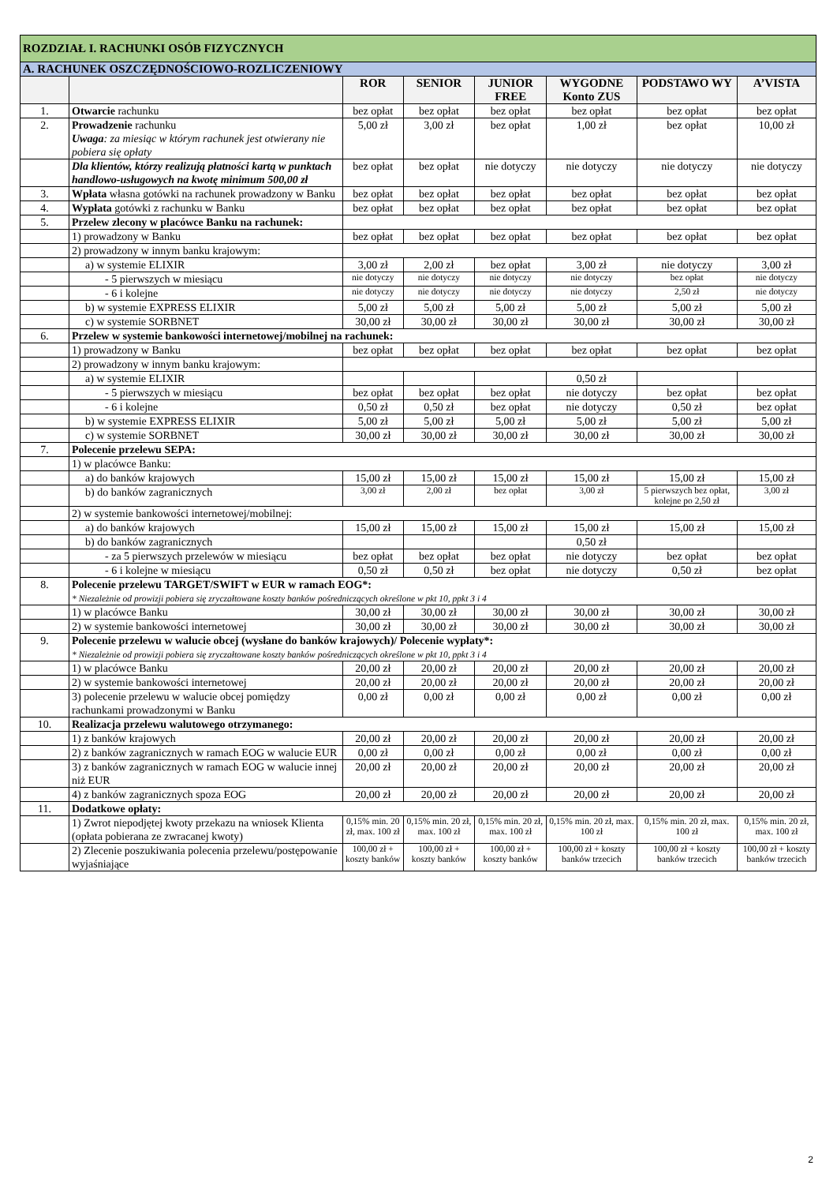| ROZDZIAŁ I. RACHUNKI OSÓB FIZYCZNYCH | | | | | | | |
| A. RACHUNEK OSZCZĘDNOŚCIOWO-ROZLICZENIOWY | | | | | | | |
| | | ROR | SENIOR | JUNIOR FREE | WYGODNE Konto ZUS | PODSTAWO WY | A’VISTA |
| 1. | Otwarcie rachunku | bez opłat | bez opłat | bez opłat | bez opłat | bez opłat | bez opłat |
| 2. | Prowadzenie rachunku Uwaga : za miesiąc w którym rachunek jest otwierany nie pobiera się opłaty | 5,00 zł | 3,00 zł | bez opłat | 1,00 zł | bez opłat | 10,00 zł |
| | Dla klientów, którzy realizują płatności kartą w punktach handlowo-usługowych na kwotę minimum 500,00 zł | bez opłat | bez opłat | nie dotyczy | nie dotyczy | nie dotyczy | nie dotyczy |
| 3. | Wpłata własna gotówki na rachunek prowadzony w Banku | bez opłat | bez opłat | bez opłat | bez opłat | bez opłat | bez opłat |
| 4. | Wypłata gotówki z rachunku w Banku | bez opłat | bez opłat | bez opłat | bez opłat | bez opłat | bez opłat |
| 5. | Przelew zlecony w placówce Banku na rachunek: | | | | | | |
| | 1) prowadzony w Banku | bez opłat | bez opłat | bez opłat | bez opłat | bez opłat | bez opłat |
| | 2) prowadzony w innym banku krajowym: | | | | | | |
| | a) w systemie ELIXIR | 3,00 zł | 2,00 zł | bez opłat | 3,00 zł | nie dotyczy | 3,00 zł |
| | - 5 pierwszych w miesiącu | nie dotyczy | nie dotyczy | nie dotyczy | nie dotyczy | bez opłat | nie dotyczy |
| | - 6 i kolejne | nie dotyczy | nie dotyczy | nie dotyczy | nie dotyczy | 2,50 zł | nie dotyczy |
| | b) w systemie EXPRESS ELIXIR | 5,00 zł | 5,00 zł | 5,00 zł | 5,00 zł | 5,00 zł | 5,00 zł |
| | c) w systemie SORBNET | 30,00 zł | 30,00 zł | 30,00 zł | 30,00 zł | 30,00 zł | 30,00 zł |
| 6. | Przelew w systemie bankowości internetowej/mobilnej na rachunek: | | | | | | |
| | 1) prowadzony w Banku | bez opłat | bez opłat | bez opłat | bez opłat | bez opłat | bez opłat |
| | 2) prowadzony w innym banku krajowym: | | | | | | |
| | a) w systemie ELIXIR | | | | 0,50 zł | | |
| | - 5 pierwszych w miesiącu | bez opłat | bez opłat | bez opłat | nie dotyczy | bez opłat | bez opłat |
| | - 6 i kolejne | 0,50 zł | 0,50 zł | bez opłat | nie dotyczy | 0,50 zł | bez opłat |
| | b) w systemie EXPRESS ELIXIR | 5,00 zł | 5,00 zł | 5,00 zł | 5,00 zł | 5,00 zł | 5,00 zł |
| | c) w systemie SORBNET | 30,00 zł | 30,00 zł | 30,00 zł | 30,00 zł | 30,00 zł | 30,00 zł |
| 7. | Polecenie przelewu SEPA: | | | | | | |
| | 1) w placówce Banku: | | | | | | |
| | a) do banków krajowych | 15,00 zł | 15,00 zł | 15,00 zł | 15,00 zł | 15,00 zł | 15,00 zł |
| | b) do banków zagranicznych | 3,00 zł | 2,00 zł | bez opłat | 3,00 zł | 5 pierwszych bez opłat, kolejne po 2,50 zł | 3,00 zł |
| | 2) w systemie bankowości internetowej/mobilnej: | | | | | | |
| | a) do banków krajowych | 15,00 zł | 15,00 zł | 15,00 zł | 15,00 zł | 15,00 zł | 15,00 zł |
| | b) do banków zagranicznych | | | | 0,50 zł | | |
| | - za 5 pierwszych przelewów w miesiącu | bez opłat | bez opłat | bez opłat | nie dotyczy | bez opłat | bez opłat |
| | - 6 i kolejne w miesiącu | 0,50 zł | 0,50 zł | bez opłat | nie dotyczy | 0,50 zł | bez opłat |
| 8. | Polecenie przelewu TARGET/SWIFT w EUR w ramach EOG*: * Niezależnie od prowizji pobiera się zryczałtowane koszty banków pośredniczących określone w pkt 10, ppkt 3 i 4 | | | | | | |
| | 1) w placówce Banku | 30,00 zł | 30,00 zł | 30,00 zł | 30,00 zł | 30,00 zł | 30,00 zł |
| | 2) w systemie bankowości internetowej | 30,00 zł | 30,00 zł | 30,00 zł | 30,00 zł | 30,00 zł | 30,00 zł |
| 9. | Polecenie przelewu w walucie obcej (wysłane do banków krajowych)/ Polecenie wypłaty*: * Niezależnie od prowizji pobiera się zryczałtowane koszty banków pośredniczących określone w pkt 10, ppkt 3 i 4 | | | | | | |
| | 1) w placówce Banku | 20,00 zł | 20,00 zł | 20,00 zł | 20,00 zł | 20,00 zł | 20,00 zł |
| | 2) w systemie bankowości internetowej | 20,00 zł | 20,00 zł | 20,00 zł | 20,00 zł | 20,00 zł | 20,00 zł |
| | 3) polecenie przelewu w walucie obcej pomiędzy rachunkami prowadzonymi w Banku | 0,00 zł | 0,00 zł | 0,00 zł | 0,00 zł | 0,00 zł | 0,00 zł |
| 10. | Realizacja przelewu walutowego otrzymanego: | | | | | | |
| | 1) z banków krajowych | 20,00 zł | 20,00 zł | 20,00 zł | 20,00 zł | 20,00 zł | 20,00 zł |
| | 2) z banków zagranicznych w ramach EOG w walucie EUR | 0,00 zł | 0,00 zł | 0,00 zł | 0,00 zł | 0,00 zł | 0,00 zł |
| | 3) z banków zagranicznych w ramach EOG w walucie innej niż EUR | 20,00 zł | 20,00 zł | 20,00 zł | 20,00 zł | 20,00 zł | 20,00 zł |
| | 4) z banków zagranicznych spoza EOG | 20,00 zł | 20,00 zł | 20,00 zł | 20,00 zł | 20,00 zł | 20,00 zł |
| 11. | Dodatkowe opłaty: | | | | | | |
| | 1) Zwrot niepodjętej kwoty przekazu na wniosek Klienta (opłata pobierana ze zwracanej kwoty) | 0,15% min. 20 zł, max. 100 zł | 0,15% min. 20 zł, max. 100 zł | 0,15% min. 20 zł, max. 100 zł | 0,15% min. 20 zł, max. 100 zł | 0,15% min. 20 zł, max. 100 zł | 0,15% min. 20 zł, max. 100 zł |
| | 2) Zlecenie poszukiwania polecenia przelewu/postępowanie wyjaśniające | 100,00 zł + koszty banków | 100,00 zł + koszty banków | 100,00 zł + koszty banków | 100,00 zł + koszty banków trzecich | 100,00 zł + koszty banków trzecich | 100,00 zł + koszty banków trzecich |
2